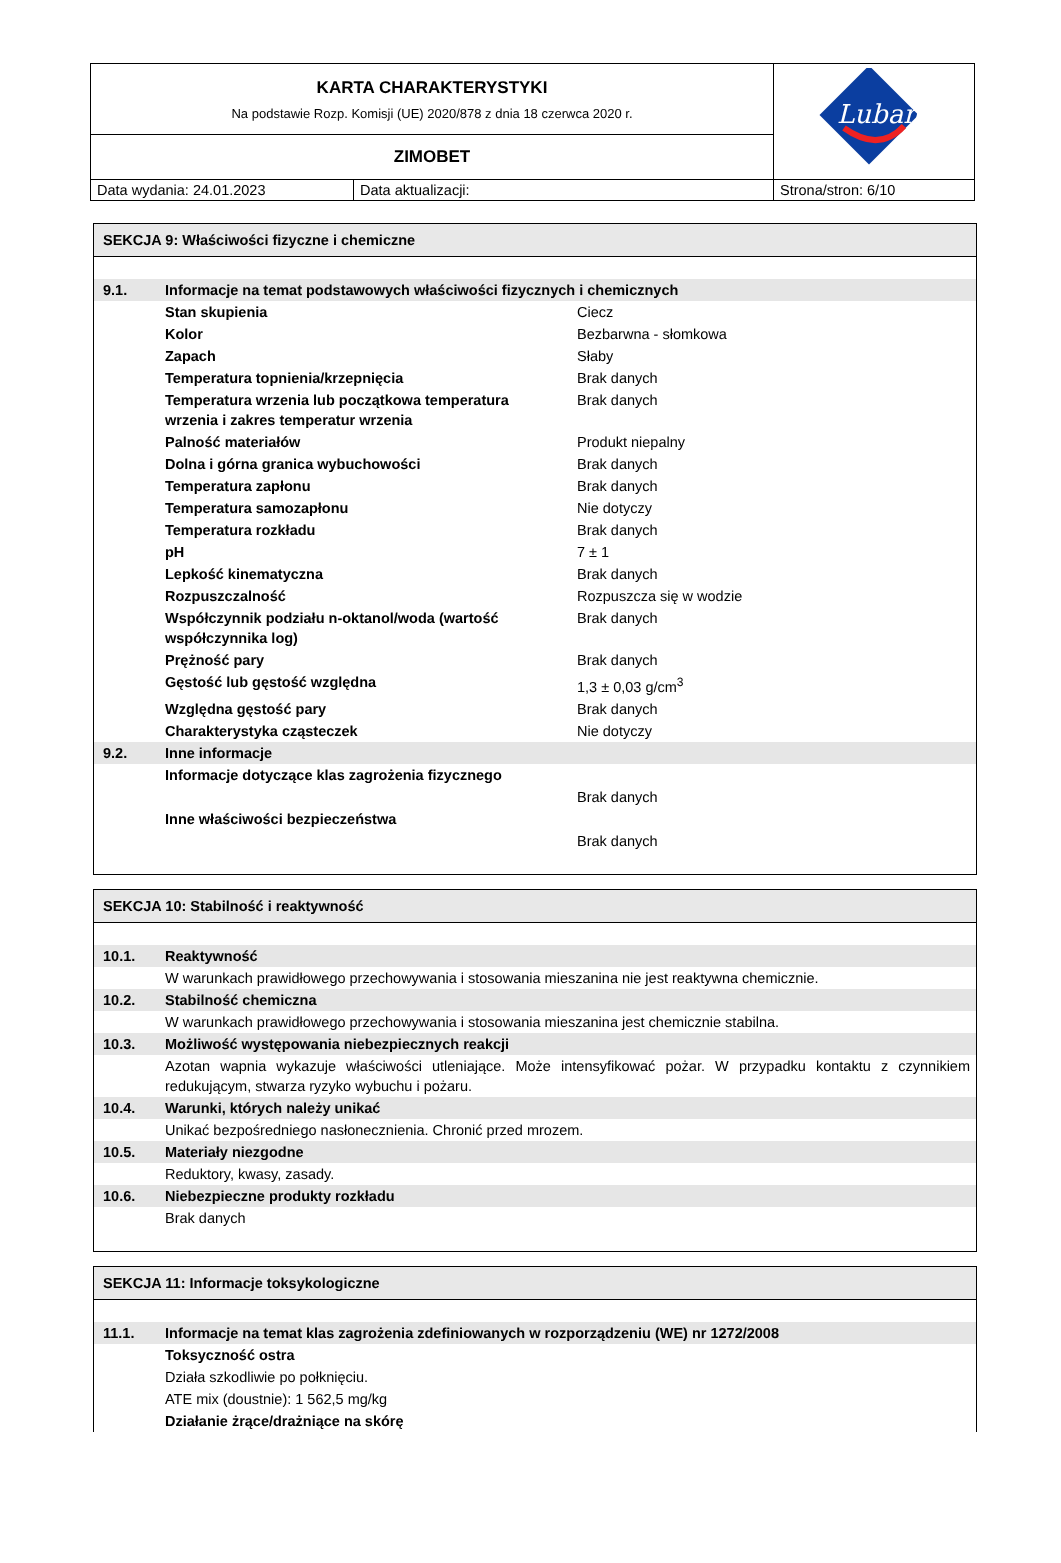| KARTA CHARAKTERYSTYKI Na podstawie Rozp. Komisji (UE) 2020/878 z dnia 18 czerwca 2020 r. | | Lubanta |
| ZIMOBET | | |
| Data wydania: 24.01.2023 | Data aktualizacji: | Strona/stron: 6/10 |
| SEKCJA 9: Właściwości fizyczne i chemiczne | | |
| 9.1. | Informacje na temat podstawowych właściwości fizycznych i chemicznych | |
| | Stan skupienia | Ciecz |
| | Kolor | Bezbarwna - słomkowa |
| | Zapach | Słaby |
| | Temperatura topnienia/krzepnięcia | Brak danych |
| | Temperatura wrzenia lub początkowa temperatura wrzenia i zakres temperatur wrzenia | Brak danych |
| | Palność materiałów | Produkt niepalny |
| | Dolna i górna granica wybuchowości | Brak danych |
| | Temperatura zapłonu | Brak danych |
| | Temperatura samozapłonu | Nie dotyczy |
| | Temperatura rozkładu | Brak danych |
| | pH | 7 ± 1 |
| | Lepkość kinematyczna | Brak danych |
| | Rozpuszczalność | Rozpuszcza się w wodzie |
| | Współczynnik podziału n-oktanol/woda (wartość współczynnika log) | Brak danych |
| | Prężność pary | Brak danych |
| | Gęstość lub gęstość względna | 1,3 ± 0,03 g/cm<sup>3</sup> |
| | Względna gęstość pary | Brak danych |
| | Charakterystyka cząsteczek | Nie dotyczy |
| 9.2. | Inne informacje | |
| | Informacje dotyczące klas zagrożenia fizycznego | |
| | | Brak danych |
| | Inne właściwości bezpieczeństwa | |
| | | Brak danych |
| SEKCJA 10: Stabilność i reaktywność | |
| 10.1. | Reaktywność |
| | W warunkach prawidłowego przechowywania i stosowania mieszanina nie jest reaktywna chemicznie. |
| 10.2. | Stabilność chemiczna |
| | W warunkach prawidłowego przechowywania i stosowania mieszanina jest chemicznie stabilna. |
| 10.3. | Możliwość występowania niebezpiecznych reakcji |
| | Azotan wapnia wykazuje właściwości utleniające. Może intensyfikować pożar. W przypadku kontaktu z czynnikiem redukującym, stwarza ryzyko wybuchu i pożaru. |
| 10.4. | Warunki, których należy unikać |
| | Unikać bezpośredniego nasłonecznienia. Chronić przed mrozem. |
| 10.5. | Materiały niezgodne |
| | Reduktory, kwasy, zasady. |
| 10.6. | Niebezpieczne produkty rozkładu |
| | Brak danych |
| SEKCJA 11: Informacje toksykologiczne | |
| 11.1. | Informacje na temat klas zagrożenia zdefiniowanych w rozporządzeniu (WE) nr 1272/2008 |
| | Toksyczność ostra |
| | Działa szkodliwie po połknięciu. |
| | ATE mix (doustnie): 1 562,5 mg/kg |
| | Działanie żrące/drażniące na skórę |